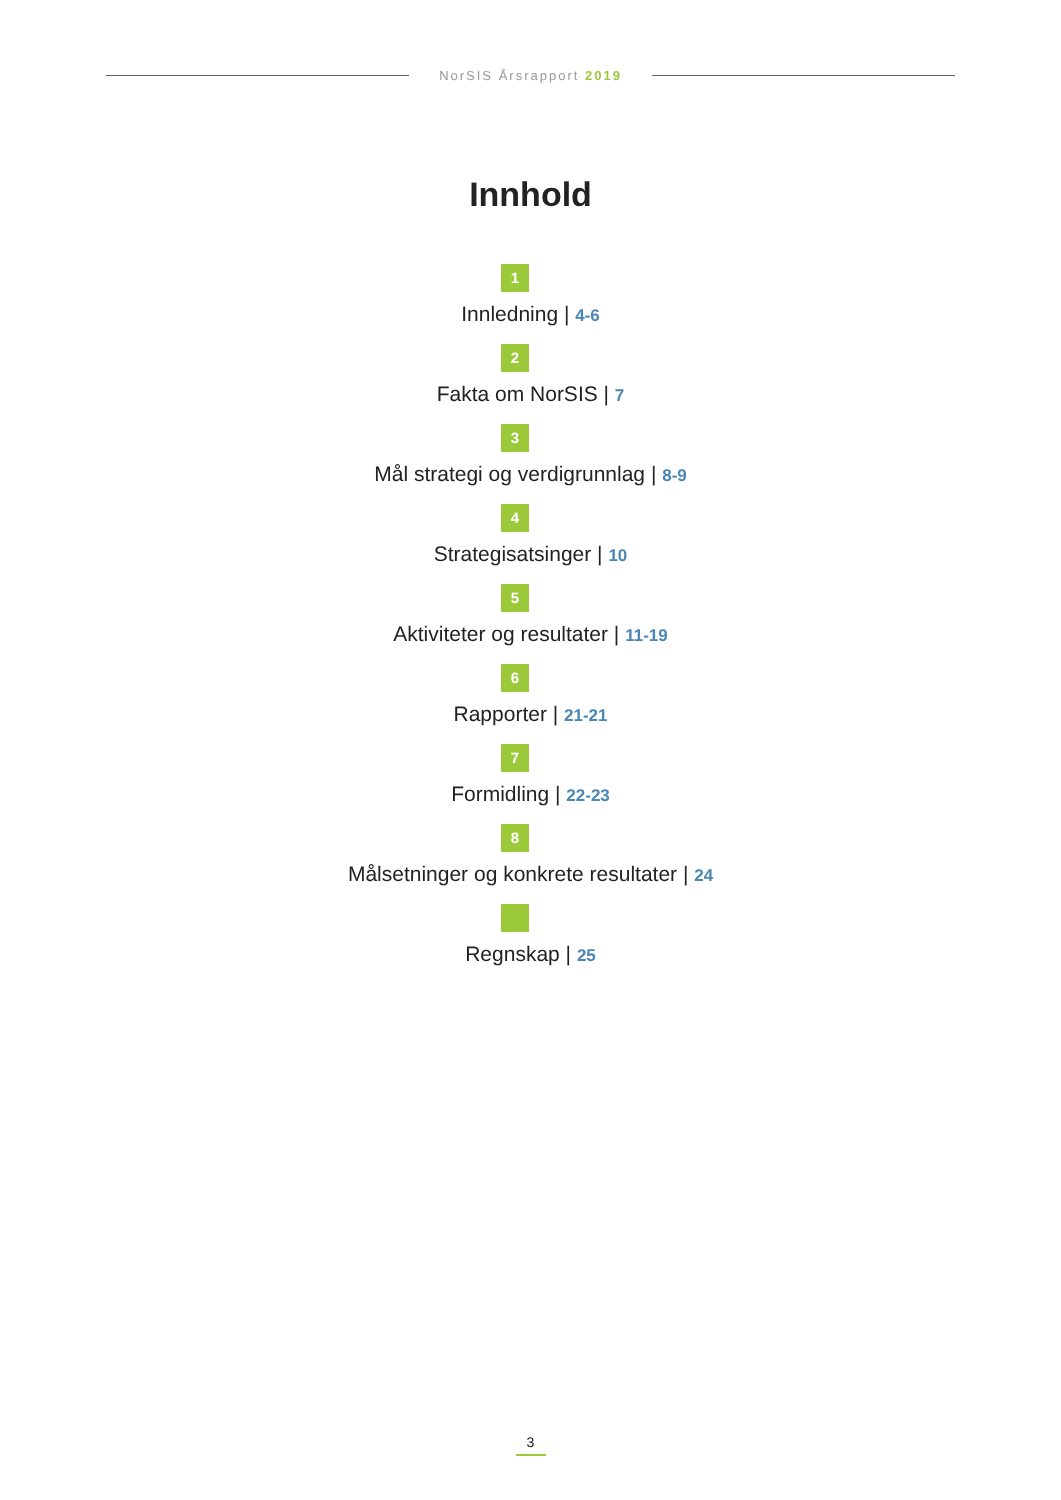NorSIS Årsrapport 2019
Innhold
1
Innledning | 4-6
2
Fakta om NorSIS | 7
3
Mål strategi og verdigrunnlag | 8-9
4
Strategisatsinger | 10
5
Aktiviteter og resultater | 11-19
6
Rapporter | 21-21
7
Formidling | 22-23
8
Målsetninger og konkrete resultater | 24
Regnskap | 25
3